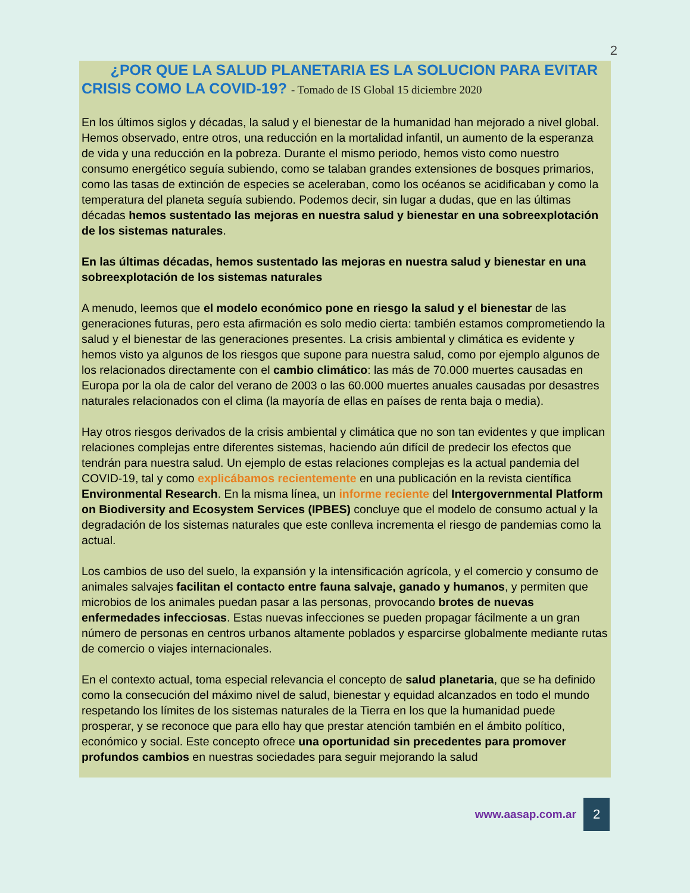2
¿POR QUE LA SALUD PLANETARIA ES LA SOLUCION PARA EVITAR CRISIS COMO LA COVID-19? - Tomado de IS Global 15 diciembre 2020
En los últimos siglos y décadas, la salud y el bienestar de la humanidad han mejorado a nivel global. Hemos observado, entre otros, una reducción en la mortalidad infantil, un aumento de la esperanza de vida y una reducción en la pobreza. Durante el mismo periodo, hemos visto como nuestro consumo energético seguía subiendo, como se talaban grandes extensiones de bosques primarios, como las tasas de extinción de especies se aceleraban, como los océanos se acidificaban y como la temperatura del planeta seguía subiendo. Podemos decir, sin lugar a dudas, que en las últimas décadas hemos sustentado las mejoras en nuestra salud y bienestar en una sobreexplotación de los sistemas naturales.
En las últimas décadas, hemos sustentado las mejoras en nuestra salud y bienestar en una sobreexplotación de los sistemas naturales
A menudo, leemos que el modelo económico pone en riesgo la salud y el bienestar de las generaciones futuras, pero esta afirmación es solo medio cierta: también estamos comprometiendo la salud y el bienestar de las generaciones presentes. La crisis ambiental y climática es evidente y hemos visto ya algunos de los riesgos que supone para nuestra salud, como por ejemplo algunos de los relacionados directamente con el cambio climático: las más de 70.000 muertes causadas en Europa por la ola de calor del verano de 2003 o las 60.000 muertes anuales causadas por desastres naturales relacionados con el clima (la mayoría de ellas en países de renta baja o media).
Hay otros riesgos derivados de la crisis ambiental y climática que no son tan evidentes y que implican relaciones complejas entre diferentes sistemas, haciendo aún difícil de predecir los efectos que tendrán para nuestra salud. Un ejemplo de estas relaciones complejas es la actual pandemia del COVID-19, tal y como explicábamos recientemente en una publicación en la revista científica Environmental Research. En la misma línea, un informe reciente del Intergovernmental Platform on Biodiversity and Ecosystem Services (IPBES) concluye que el modelo de consumo actual y la degradación de los sistemas naturales que este conlleva incrementa el riesgo de pandemias como la actual.
Los cambios de uso del suelo, la expansión y la intensificación agrícola, y el comercio y consumo de animales salvajes facilitan el contacto entre fauna salvaje, ganado y humanos, y permiten que microbios de los animales puedan pasar a las personas, provocando brotes de nuevas enfermedades infecciosas. Estas nuevas infecciones se pueden propagar fácilmente a un gran número de personas en centros urbanos altamente poblados y esparcirse globalmente mediante rutas de comercio o viajes internacionales.
En el contexto actual, toma especial relevancia el concepto de salud planetaria, que se ha definido como la consecución del máximo nivel de salud, bienestar y equidad alcanzados en todo el mundo respetando los límites de los sistemas naturales de la Tierra en los que la humanidad puede prosperar, y se reconoce que para ello hay que prestar atención también en el ámbito político, económico y social. Este concepto ofrece una oportunidad sin precedentes para promover profundos cambios en nuestras sociedades para seguir mejorando la salud
www.aasap.com.ar 2